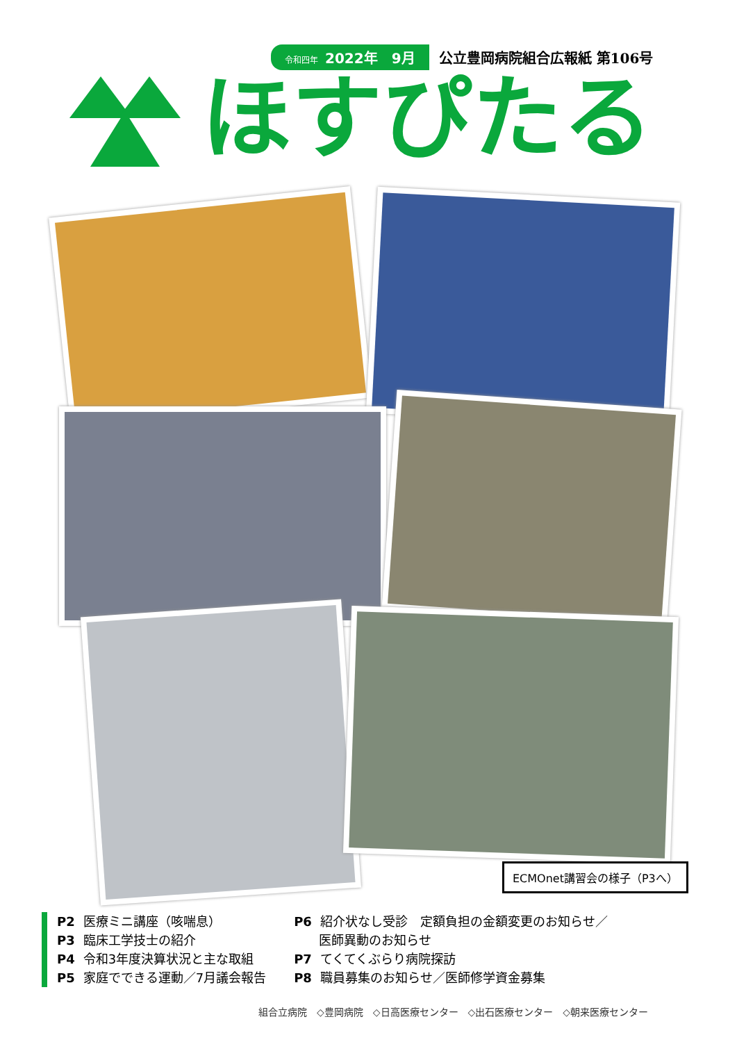令和四年 2022年　9月 公立豊岡病院組合広報紙 第106号
ほすぴたる
ECMOnet講習会の様子（P3へ）
P2 医療ミニ講座（咳喘息）
P3 臨床工学技士の紹介
P4 令和3年度決算状況と主な取組
P5 家庭でできる運動／7月議会報告
P6 紹介状なし受診　定額負担の金額変更のお知らせ／
医師異動のお知らせ
P7 てくてくぶらり病院探訪
P8 職員募集のお知らせ／医師修学資金募集
組合立病院　◇豊岡病院　◇日高医療センター　◇出石医療センター　◇朝来医療センター